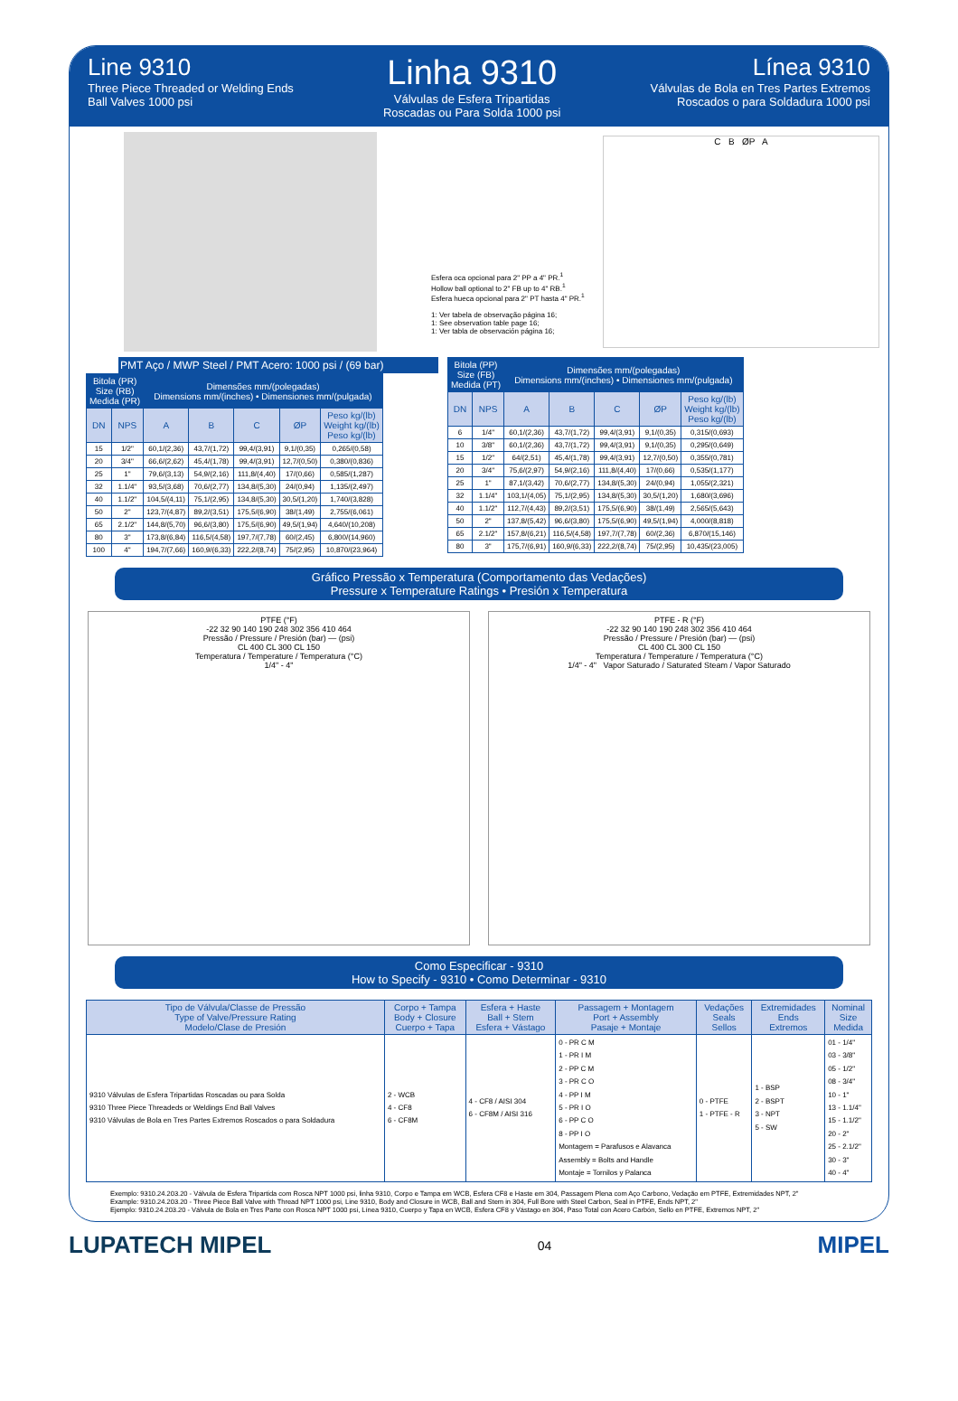Line 9310
Three Piece Threaded or Welding Ends
Ball Valves 1000 psi
Linha 9310
Válvulas de Esfera Tripartidas
Roscadas ou Para Solda 1000 psi
Línea 9310
Válvulas de Bola en Tres Partes Extremos
Roscados o para Soldadura 1000 psi
Esfera oca opcional para 2" PP a 4" PR.<sup>1</sup>
Hollow ball optional to 2" FB up to 4" RB.<sup>1</sup>
Esfera hueca opcional para 2" PT hasta 4" PR.<sup>1</sup>
1: Ver tabela de observação página 16;
1: See observation table page 16;
1: Ver tabla de observación página 16;
C B ØP A
PMT Aço / MWP Steel / PMT Acero: 1000 psi / (69 bar)
| Bitola (PR) Size (RB) Medida (PR) | | Dimensões mm/(polegadas) Dimensions mm/(inches) • Dimensiones mm/(pulgada) | | | | |
| --- | --- | --- | --- | --- | --- | --- |
| DN | NPS | A | B | C | ØP | Peso kg/(lb) Weight kg/(lb) Peso kg/(lb) |
| 15 | 1/2" | 60,1/(2,36) | 43,7/(1,72) | 99,4/(3,91) | 9,1/(0,35) | 0,265/(0,58) |
| 20 | 3/4" | 66,6/(2,62) | 45,4/(1,78) | 99,4/(3,91) | 12,7/(0,50) | 0,380/(0,836) |
| 25 | 1" | 79,6/(3,13) | 54,9/(2,16) | 111,8/(4,40) | 17/(0,66) | 0,585/(1,287) |
| 32 | 1.1/4" | 93,5/(3,68) | 70,6/(2,77) | 134,8/(5,30) | 24/(0,94) | 1,135/(2,497) |
| 40 | 1.1/2" | 104,5/(4,11) | 75,1/(2,95) | 134,8/(5,30) | 30,5/(1,20) | 1,740/(3,828) |
| 50 | 2" | 123,7/(4,87) | 89,2/(3,51) | 175,5/(6,90) | 38/(1,49) | 2,755/(6,061) |
| 65 | 2.1/2" | 144,8/(5,70) | 96,6/(3,80) | 175,5/(6,90) | 49,5/(1,94) | 4,640/(10,208) |
| 80 | 3" | 173,8/(6,84) | 116,5/(4,58) | 197,7/(7,78) | 60/(2,45) | 6,800/(14,960) |
| 100 | 4" | 194,7/(7,66) | 160,9/(6,33) | 222,2/(8,74) | 75/(2,95) | 10,870/(23,964) |
| Bitola (PP) Size (FB) Medida (PT) | | Dimensões mm/(polegadas) Dimensions mm/(inches) • Dimensiones mm/(pulgada) | | | | |
| --- | --- | --- | --- | --- | --- | --- |
| DN | NPS | A | B | C | ØP | Peso kg/(lb) Weight kg/(lb) Peso kg/(lb) |
| 6 | 1/4" | 60,1/(2,36) | 43,7/(1,72) | 99,4/(3,91) | 9,1/(0,35) | 0,315/(0,693) |
| 10 | 3/8" | 60,1/(2,36) | 43,7/(1,72) | 99,4/(3,91) | 9,1/(0,35) | 0,295/(0,649) |
| 15 | 1/2" | 64/(2,51) | 45,4/(1,78) | 99,4/(3,91) | 12,7/(0,50) | 0,355/(0,781) |
| 20 | 3/4" | 75,6/(2,97) | 54,9/(2,16) | 111,8/(4,40) | 17/(0,66) | 0,535/(1,177) |
| 25 | 1" | 87,1/(3,42) | 70,6/(2,77) | 134,8/(5,30) | 24/(0,94) | 1,055/(2,321) |
| 32 | 1.1/4" | 103,1/(4,05) | 75,1/(2,95) | 134,8/(5,30) | 30,5/(1,20) | 1,680/(3,696) |
| 40 | 1.1/2" | 112,7/(4,43) | 89,2/(3,51) | 175,5/(6,90) | 38/(1,49) | 2,565/(5,643) |
| 50 | 2" | 137,8/(5,42) | 96,6/(3,80) | 175,5/(6,90) | 49,5/(1,94) | 4,000/(8,818) |
| 65 | 2.1/2" | 157,8/(6,21) | 116,5/(4,58) | 197,7/(7,78) | 60/(2,36) | 6,870/(15,146) |
| 80 | 3" | 175,7/(6,91) | 160,9/(6,33) | 222,2/(8,74) | 75/(2,95) | 10,435/(23,005) |
Gráfico Pressão x Temperatura (Comportamento das Vedações)
Pressure x Temperature Ratings • Presión x Temperatura
PTFE (°F)
-22 32 90 140 190 248 302 356 410 464
Pressão / Pressure / Presión (bar) — (psi)
CL 400 CL 300 CL 150
Temperatura / Temperature / Temperatura (°C)
1/4" - 4"
PTFE - R (°F)
-22 32 90 140 190 248 302 356 410 464
Pressão / Pressure / Presión (bar) — (psi)
CL 400 CL 300 CL 150
Temperatura / Temperature / Temperatura (°C)
1/4" - 4" Vapor Saturado / Saturated Steam / Vapor Saturado
Como Especificar - 9310
How to Specify - 9310 • Como Determinar - 9310
| Tipo de Válvula/Classe de Pressão Type of Valve/Pressure Rating Modelo/Clase de Presión | Corpo + Tampa Body + Closure Cuerpo + Tapa | Esfera + Haste Ball + Stem Esfera + Vástago | Passagem + Montagem Port + Assembly Pasaje + Montaje | Vedações Seals Sellos | Extremidades Ends Extremos | Nominal Size Medida |
| --- | --- | --- | --- | --- | --- | --- |
| 9310 Válvulas de Esfera Tripartidas Roscadas ou para Solda 9310 Three Piece Threadeds or Weldings End Ball Valves 9310 Válvulas de Bola en Tres Partes Extremos Roscados o para Soldadura | 2 - WCB 4 - CF8 6 - CF8M | 4 - CF8 / AISI 304 6 - CF8M / AISI 316 | 0 - PR C M 1 - PR I M 2 - PP C M 3 - PR C O 4 - PP I M 5 - PR I O 6 - PP C O 8 - PP I O Montagem = Parafusos e Alavanca Assembly = Bolts and Handle Montaje = Tornilos y Palanca | 0 - PTFE 1 - PTFE - R | 1 - BSP 2 - BSPT 3 - NPT 5 - SW | 01 - 1/4" 03 - 3/8" 05 - 1/2" 08 - 3/4" 10 - 1" 13 - 1.1/4" 15 - 1.1/2" 20 - 2" 25 - 2.1/2" 30 - 3" 40 - 4" |
Exemplo: 9310.24.203.20 - Válvula de Esfera Tripartida com Rosca NPT 1000 psi, linha 9310, Corpo e Tampa em WCB, Esfera CF8 e Haste em 304, Passagem Plena com Aço Carbono, Vedação em PTFE, Extremidades NPT, 2"
Example: 9310.24.203.20 - Three Piece Ball Valve with Thread NPT 1000 psi, Line 9310, Body and Closure in WCB, Ball and Stem in 304, Full Bore with Steel Carbon, Seal in PTFE, Ends NPT, 2"
Ejemplo: 9310.24.203.20 - Válvula de Bola en Tres Parte con Rosca NPT 1000 psi, Línea 9310, Cuerpo y Tapa en WCB, Esfera CF8 y Vástago en 304, Paso Total con Acero Carbón, Sello en PTFE, Extremos NPT, 2"
LUPATECH MIPEL 04 MIPEL